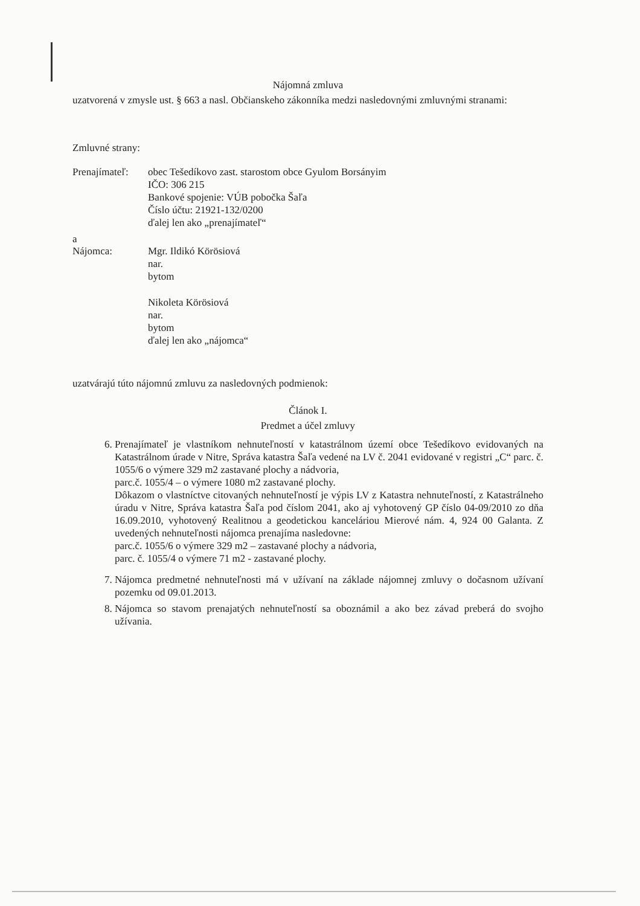Nájomná zmluva
uzatvorená v zmysle ust. § 663 a nasl. Občianskeho zákonníka medzi nasledovnými zmluvnými stranami:
Zmluvné strany:
Prenajímateľ: obec Tešedíkovo zast. starostom obce Gyulom Borsányim
IČO: 306 215
Bankové spojenie: VÚB pobočka Šaľa
Číslo účtu: 21921-132/0200
ďalej len ako „prenajímateľ“
a
Nájomca: Mgr. Ildikó Körösiová
nar.
bytom
Nikoleta Körösiová
nar.
bytom
ďalej len ako „nájomca“
uzatvárajú túto nájomnú zmluvu za nasledovných podmienok:
Článok I.
Predmet a účel zmluvy
6. Prenajímateľ je vlastníkom nehnuteľností v katastrálnom území obce Tešedíkovo evidovaných na Katastrálnom úrade v Nitre, Správa katastra Šaľa vedené na LV č. 2041 evidované v registri „C“ parc. č. 1055/6 o výmere 329 m2 zastavané plochy a nádvoria,
parc.č. 1055/4 – o výmere 1080 m2 zastavané plochy.
Dôkazom o vlastníctve citovaných nehnuteľností je výpis LV z Katastra nehnuteľností, z Katastrálneho úradu v Nitre, Správa katastra Šaľa pod číslom 2041, ako aj vyhotovený GP číslo 04-09/2010 zo dňa 16.09.2010, vyhotovený Realitnou a geodetickou kanceláriou Mierové nám. 4, 924 00 Galanta. Z uvedených nehnuteľnosti nájomca prenajíma nasledovne:
parc.č. 1055/6 o výmere 329 m2 – zastavané plochy a nádvoria,
parc. č. 1055/4 o výmere 71 m2 - zastavané plochy.
7. Nájomca predmetné nehnuteľnosti má v užívaní na základe nájomnej zmluvy o dočasnom užívaní pozemku od 09.01.2013.
8. Nájomca so stavom prenajatých nehnuteľností sa oboznámil a ako bez závad preberá do svojho užívania.